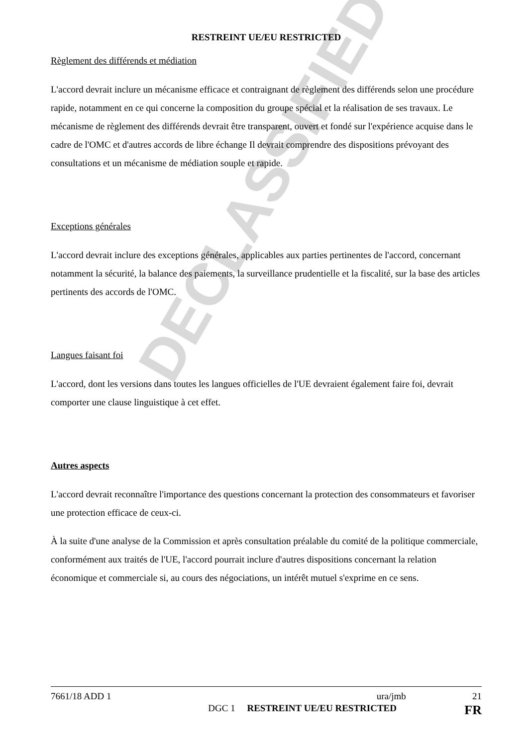DECLASSIFIED
RESTREINT UE/EU RESTRICTED
Règlement des différends et médiation
L'accord devrait inclure un mécanisme efficace et contraignant de règlement des différends selon une procédure rapide, notamment en ce qui concerne la composition du groupe spécial et la réalisation de ses travaux. Le mécanisme de règlement des différends devrait être transparent, ouvert et fondé sur l'expérience acquise dans le cadre de l'OMC et d'autres accords de libre échange Il devrait comprendre des dispositions prévoyant des consultations et un mécanisme de médiation souple et rapide.
Exceptions générales
L'accord devrait inclure des exceptions générales, applicables aux parties pertinentes de l'accord, concernant notamment la sécurité, la balance des paiements, la surveillance prudentielle et la fiscalité, sur la base des articles pertinents des accords de l'OMC.
Langues faisant foi
L'accord, dont les versions dans toutes les langues officielles de l'UE devraient également faire foi, devrait comporter une clause linguistique à cet effet.
Autres aspects
L'accord devrait reconnaître l'importance des questions concernant la protection des consommateurs et favoriser une protection efficace de ceux-ci.
À la suite d'une analyse de la Commission et après consultation préalable du comité de la politique commerciale, conformément aux traités de l'UE, l'accord pourrait inclure d'autres dispositions concernant la relation économique et commerciale si, au cours des négociations, un intérêt mutuel s'exprime en ce sens.
7661/18 ADD 1 ura/jmb 21
DGC 1 RESTREINT UE/EU RESTRICTED FR